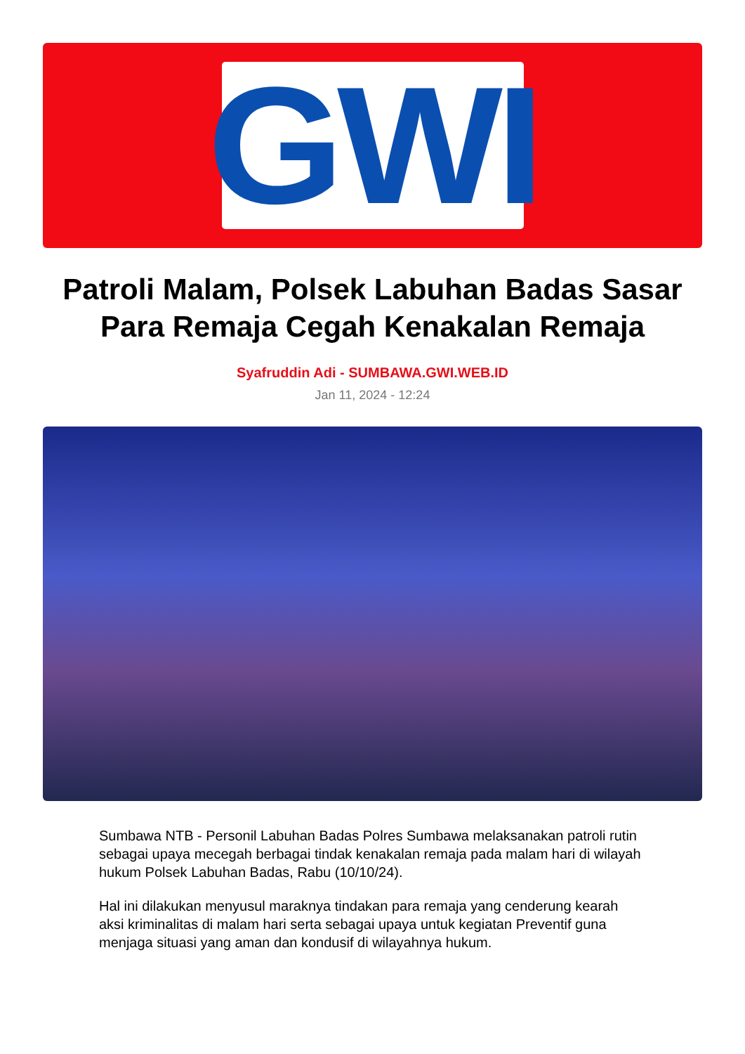GWI
Patroli Malam, Polsek Labuhan Badas Sasar Para Remaja Cegah Kenakalan Remaja
Syafruddin Adi - SUMBAWA.GWI.WEB.ID
Jan 11, 2024 - 12:24
Sumbawa NTB - Personil Labuhan Badas Polres Sumbawa melaksanakan patroli rutin sebagai upaya mecegah berbagai tindak kenakalan remaja pada malam hari di wilayah hukum Polsek Labuhan Badas, Rabu (10/10/24).
Hal ini dilakukan menyusul maraknya tindakan para remaja yang cenderung kearah aksi kriminalitas di malam hari serta sebagai upaya untuk kegiatan Preventif guna menjaga situasi yang aman dan kondusif di wilayahnya hukum.